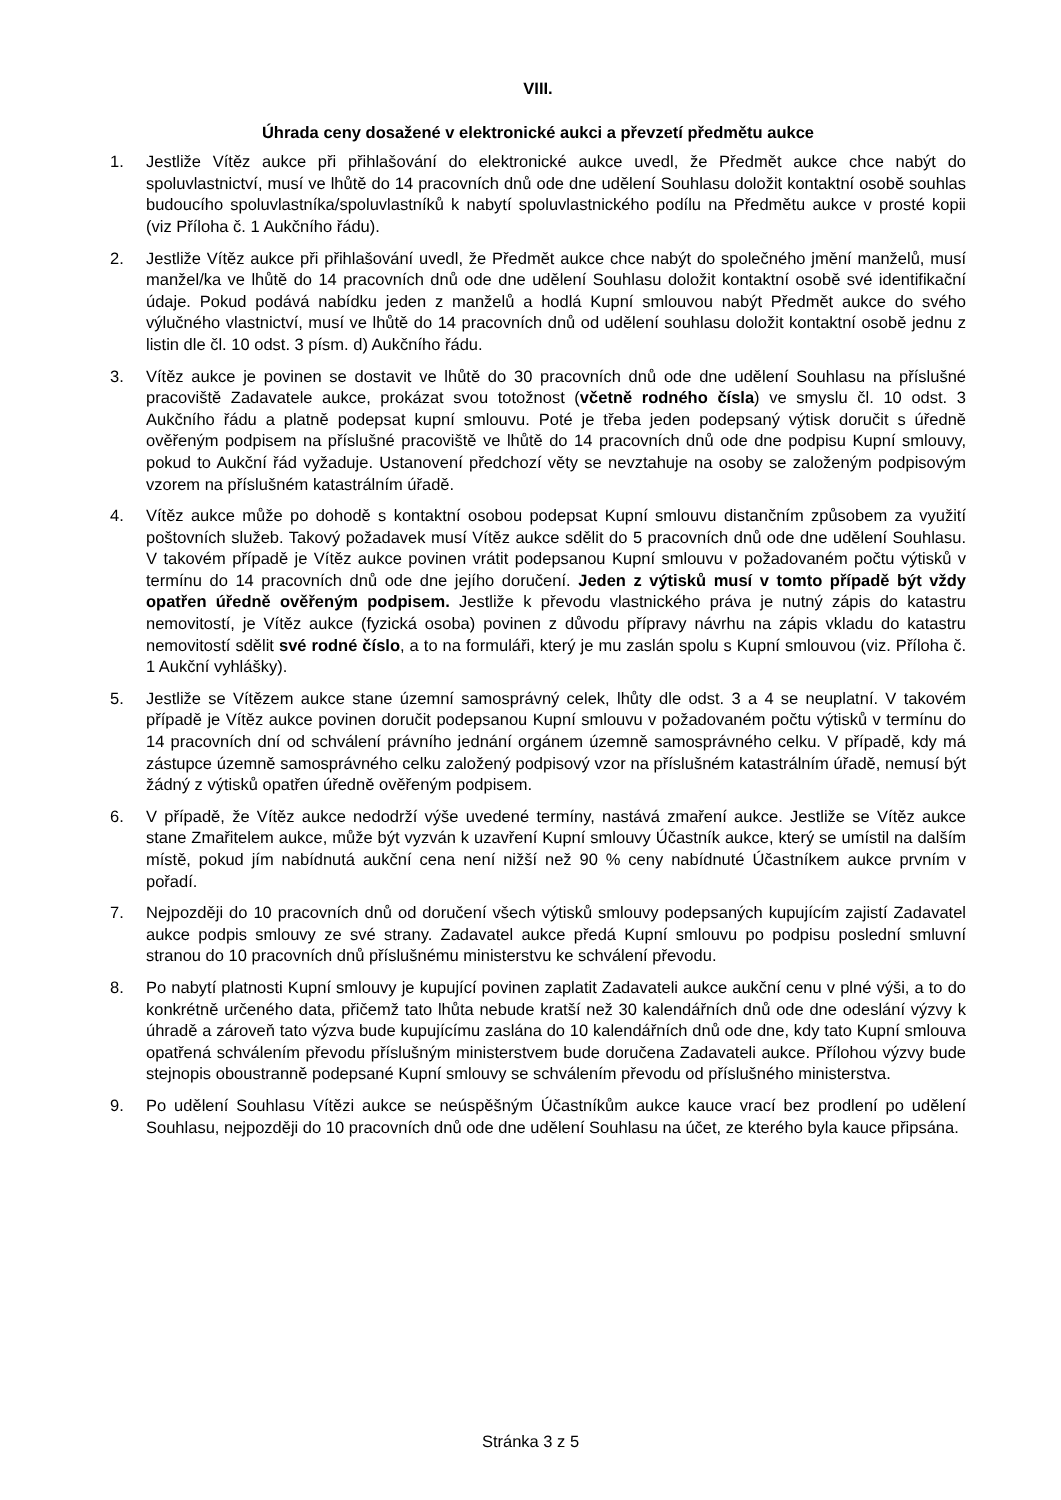VIII.
Úhrada ceny dosažené v elektronické aukci a převzetí předmětu aukce
1. Jestliže Vítěz aukce při přihlašování do elektronické aukce uvedl, že Předmět aukce chce nabýt do spoluvlastnictví, musí ve lhůtě do 14 pracovních dnů ode dne udělení Souhlasu doložit kontaktní osobě souhlas budoucího spoluvlastníka/spoluvlastníků k nabytí spoluvlastnického podílu na Předmětu aukce v prosté kopii (viz Příloha č. 1 Aukčního řádu).
2. Jestliže Vítěz aukce při přihlašování uvedl, že Předmět aukce chce nabýt do společného jmění manželů, musí manžel/ka ve lhůtě do 14 pracovních dnů ode dne udělení Souhlasu doložit kontaktní osobě své identifikační údaje. Pokud podává nabídku jeden z manželů a hodlá Kupní smlouvou nabýt Předmět aukce do svého výlučného vlastnictví, musí ve lhůtě do 14 pracovních dnů od udělení souhlasu doložit kontaktní osobě jednu z listin dle čl. 10 odst. 3 písm. d) Aukčního řádu.
3. Vítěz aukce je povinen se dostavit ve lhůtě do 30 pracovních dnů ode dne udělení Souhlasu na příslušné pracoviště Zadavatele aukce, prokázat svou totožnost (včetně rodného čísla) ve smyslu čl. 10 odst. 3 Aukčního řádu a platně podepsat kupní smlouvu. Poté je třeba jeden podepsaný výtisk doručit s úředně ověřeným podpisem na příslušné pracoviště ve lhůtě do 14 pracovních dnů ode dne podpisu Kupní smlouvy, pokud to Aukční řád vyžaduje. Ustanovení předchozí věty se nevztahuje na osoby se založeným podpisovým vzorem na příslušném katastrálním úřadě.
4. Vítěz aukce může po dohodě s kontaktní osobou podepsat Kupní smlouvu distančním způsobem za využití poštovních služeb. Takový požadavek musí Vítěz aukce sdělit do 5 pracovních dnů ode dne udělení Souhlasu. V takovém případě je Vítěz aukce povinen vrátit podepsanou Kupní smlouvu v požadovaném počtu výtisků v termínu do 14 pracovních dnů ode dne jejího doručení. Jeden z výtisků musí v tomto případě být vždy opatřen úředně ověřeným podpisem. Jestliže k převodu vlastnického práva je nutný zápis do katastru nemovitostí, je Vítěz aukce (fyzická osoba) povinen z důvodu přípravy návrhu na zápis vkladu do katastru nemovitostí sdělit své rodné číslo, a to na formuláři, který je mu zaslán spolu s Kupní smlouvou (viz. Příloha č. 1 Aukční vyhlášky).
5. Jestliže se Vítězem aukce stane územní samosprávný celek, lhůty dle odst. 3 a 4 se neuplatní. V takovém případě je Vítěz aukce povinen doručit podepsanou Kupní smlouvu v požadovaném počtu výtisků v termínu do 14 pracovních dní od schválení právního jednání orgánem územně samosprávného celku. V případě, kdy má zástupce územně samosprávného celku založený podpisový vzor na příslušném katastrálním úřadě, nemusí být žádný z výtisků opatřen úředně ověřeným podpisem.
6. V případě, že Vítěz aukce nedodrží výše uvedené termíny, nastává zmaření aukce. Jestliže se Vítěz aukce stane Zmařitelem aukce, může být vyzván k uzavření Kupní smlouvy Účastník aukce, který se umístil na dalším místě, pokud jím nabídnutá aukční cena není nižší než 90 % ceny nabídnuté Účastníkem aukce prvním v pořadí.
7. Nejpozději do 10 pracovních dnů od doručení všech výtisků smlouvy podepsaných kupujícím zajistí Zadavatel aukce podpis smlouvy ze své strany. Zadavatel aukce předá Kupní smlouvu po podpisu poslední smluvní stranou do 10 pracovních dnů příslušnému ministerstvu ke schválení převodu.
8. Po nabytí platnosti Kupní smlouvy je kupující povinen zaplatit Zadavateli aukce aukční cenu v plné výši, a to do konkrétně určeného data, přičemž tato lhůta nebude kratší než 30 kalendářních dnů ode dne odeslání výzvy k úhradě a zároveň tato výzva bude kupujícímu zaslána do 10 kalendářních dnů ode dne, kdy tato Kupní smlouva opatřená schválením převodu příslušným ministerstvem bude doručena Zadavateli aukce. Přílohou výzvy bude stejnopis oboustranně podepsané Kupní smlouvy se schválením převodu od příslušného ministerstva.
9. Po udělení Souhlasu Vítězi aukce se neúspěšným Účastníkům aukce kauce vrací bez prodlení po udělení Souhlasu, nejpozději do 10 pracovních dnů ode dne udělení Souhlasu na účet, ze kterého byla kauce připsána.
Stránka 3 z 5